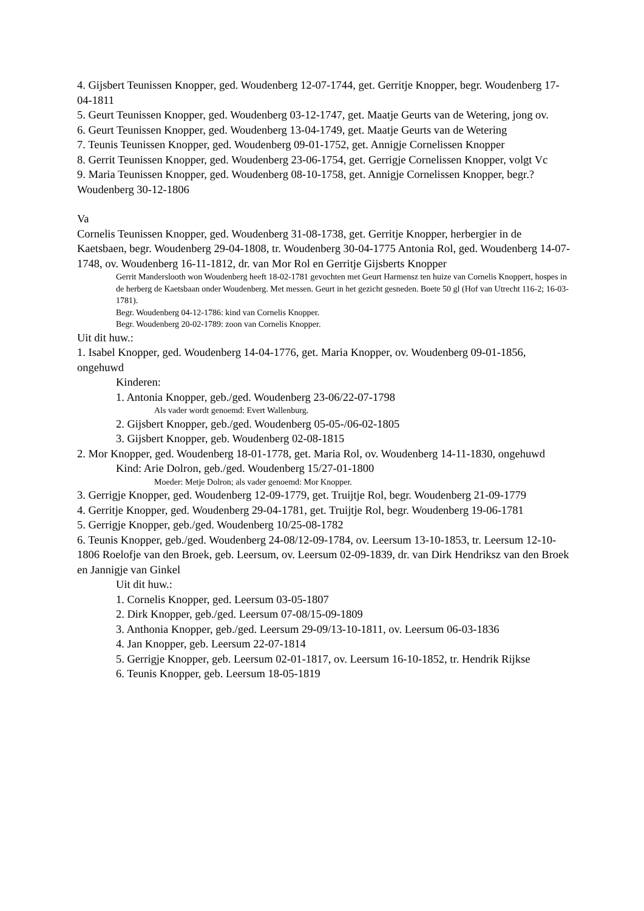4. Gijsbert Teunissen Knopper, ged. Woudenberg 12-07-1744, get. Gerritje Knopper, begr. Woudenberg 17-04-1811
5. Geurt Teunissen Knopper, ged. Woudenberg 03-12-1747, get. Maatje Geurts van de Wetering, jong ov.
6. Geurt Teunissen Knopper, ged. Woudenberg 13-04-1749, get. Maatje Geurts van de Wetering
7. Teunis Teunissen Knopper, ged. Woudenberg 09-01-1752, get. Annigje Cornelissen Knopper
8. Gerrit Teunissen Knopper, ged. Woudenberg 23-06-1754, get. Gerrigje Cornelissen Knopper, volgt Vc
9. Maria Teunissen Knopper, ged. Woudenberg 08-10-1758, get. Annigje Cornelissen Knopper, begr.? Woudenberg 30-12-1806
Va
Cornelis Teunissen Knopper, ged. Woudenberg 31-08-1738, get. Gerritje Knopper, herbergier in de Kaetsbaen, begr. Woudenberg 29-04-1808, tr. Woudenberg 30-04-1775 Antonia Rol, ged. Woudenberg 14-07-1748, ov. Woudenberg 16-11-1812, dr. van Mor Rol en Gerritje Gijsberts Knopper
Gerrit Manderslooth won Woudenberg heeft 18-02-1781 gevochten met Geurt Harmensz ten huize van Cornelis Knoppert, hospes in de herberg de Kaetsbaan onder Woudenberg. Met messen. Geurt in het gezicht gesneden. Boete 50 gl (Hof van Utrecht 116-2; 16-03-1781).
Begr. Woudenberg 04-12-1786: kind van Cornelis Knopper.
Begr. Woudenberg 20-02-1789: zoon van Cornelis Knopper.
Uit dit huw.:
1. Isabel Knopper, ged. Woudenberg 14-04-1776, get. Maria Knopper, ov. Woudenberg 09-01-1856, ongehuwd
Kinderen:
1. Antonia Knopper, geb./ged. Woudenberg 23-06/22-07-1798
Als vader wordt genoemd: Evert Wallenburg.
2. Gijsbert Knopper, geb./ged. Woudenberg 05-05-/06-02-1805
3. Gijsbert Knopper, geb. Woudenberg 02-08-1815
2. Mor Knopper, ged. Woudenberg 18-01-1778, get. Maria Rol, ov. Woudenberg 14-11-1830, ongehuwd
Kind: Arie Dolron, geb./ged. Woudenberg 15/27-01-1800
Moeder: Metje Dolron; als vader genoemd: Mor Knopper.
3. Gerrigje Knopper, ged. Woudenberg 12-09-1779, get. Truijtje Rol, begr. Woudenberg 21-09-1779
4. Gerritje Knopper, ged. Woudenberg 29-04-1781, get. Truijtje Rol, begr. Woudenberg 19-06-1781
5. Gerrigje Knopper, geb./ged. Woudenberg 10/25-08-1782
6. Teunis Knopper, geb./ged. Woudenberg 24-08/12-09-1784, ov. Leersum 13-10-1853, tr. Leersum 12-10-1806 Roelofje van den Broek, geb. Leersum, ov. Leersum 02-09-1839, dr. van Dirk Hendriksz van den Broek en Jannigje van Ginkel
Uit dit huw.:
1. Cornelis Knopper, ged. Leersum 03-05-1807
2. Dirk Knopper, geb./ged. Leersum 07-08/15-09-1809
3. Anthonia Knopper, geb./ged. Leersum 29-09/13-10-1811, ov. Leersum 06-03-1836
4. Jan Knopper, geb. Leersum 22-07-1814
5. Gerrigje Knopper, geb. Leersum 02-01-1817, ov. Leersum 16-10-1852, tr. Hendrik Rijkse
6. Teunis Knopper, geb. Leersum 18-05-1819